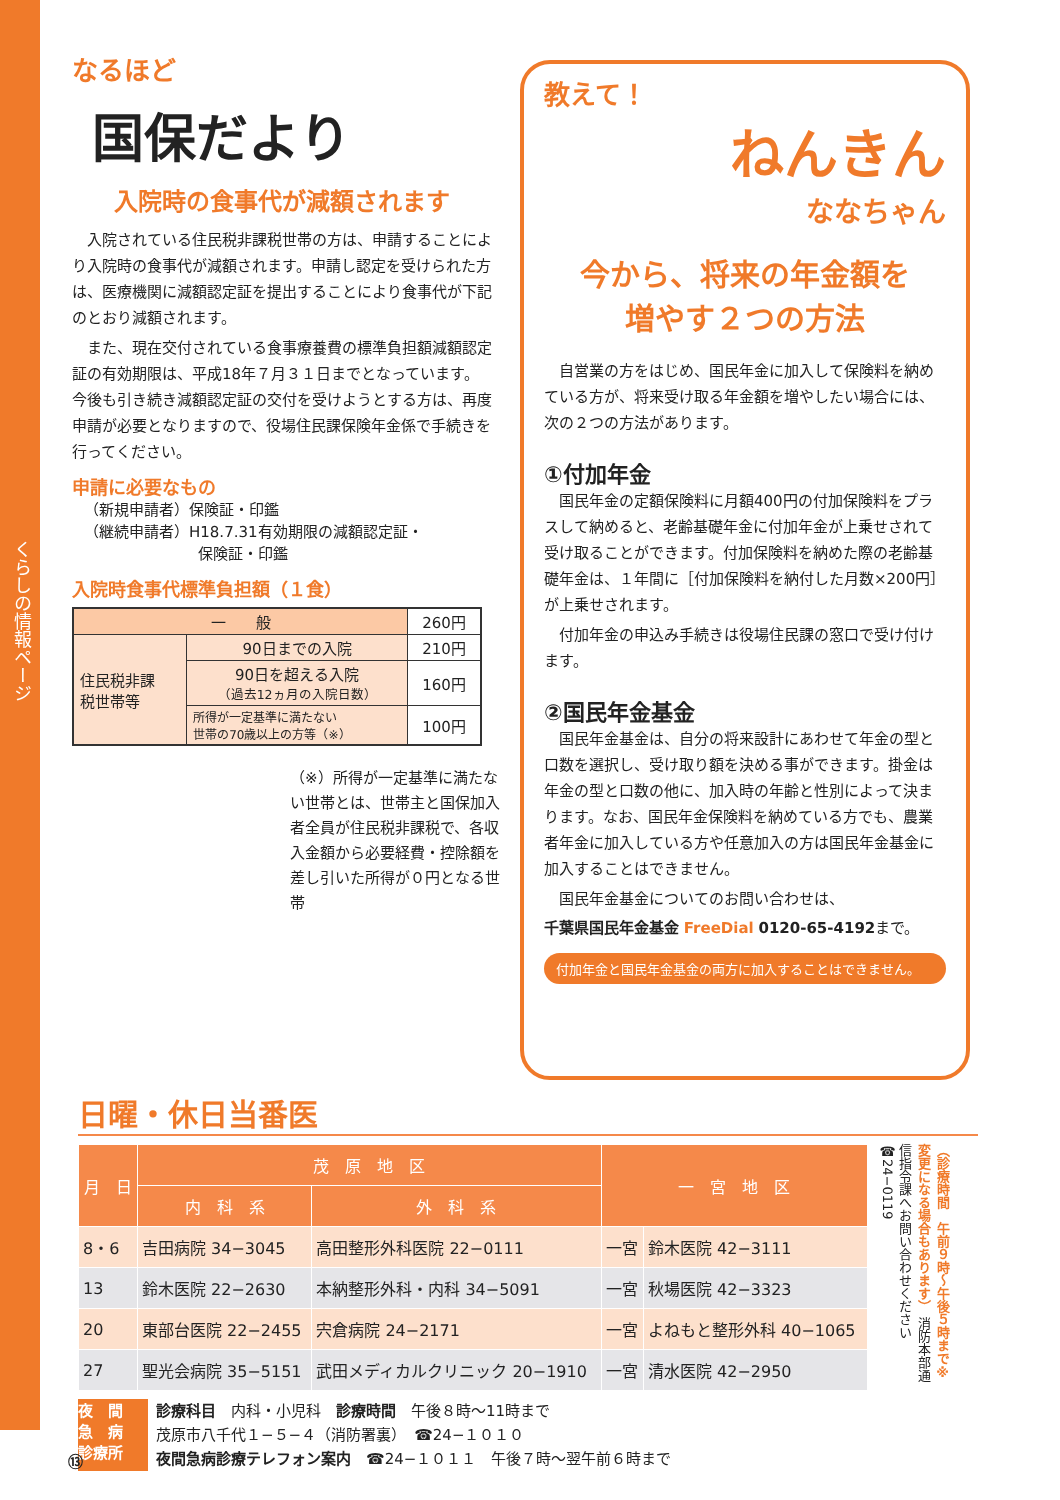くらしの情報ページ
なるほど
国保だより
入院時の食事代が減額されます
入院されている住民税非課税世帯の方は、申請することにより入院時の食事代が減額されます。申請し認定を受けられた方は、医療機関に減額認定証を提出することにより食事代が下記のとおり減額されます。
また、現在交付されている食事療養費の標準負担額減額認定証の有効期限は、平成18年７月３１日までとなっています。今後も引き続き減額認定証の交付を受けようとする方は、再度申請が必要となりますので、役場住民課保険年金係で手続きを行ってください。
申請に必要なもの
（新規申請者）保険証・印鑑
（継続申請者）H18.7.31有効期限の減額認定証・
保険証・印鑑
入院時食事代標準負担額（１食）
| 一 般 | | 260円 |
| 住民税非課 税世帯等 | 90日までの入院 | 210円 |
| | 90日を超える入院 （過去12ヵ月の入院日数） | 160円 |
| | 所得が一定基準に満たない 世帯の70歳以上の方等（※） | 100円 |
（※）所得が一定基準に満たない世帯とは、世帯主と国保加入者全員が住民税非課税で、各収入金額から必要経費・控除額を差し引いた所得が０円となる世帯
教えて！
ねんきん
ななちゃん
今から、将来の年金額を
増やす２つの方法
自営業の方をはじめ、国民年金に加入して保険料を納めている方が、将来受け取る年金額を増やしたい場合には、次の２つの方法があります。
①付加年金
国民年金の定額保険料に月額400円の付加保険料をプラスして納めると、老齢基礎年金に付加年金が上乗せされて受け取ることができます。付加保険料を納めた際の老齢基礎年金は、１年間に［付加保険料を納付した月数×200円］が上乗せされます。
付加年金の申込み手続きは役場住民課の窓口で受け付けます。
②国民年金基金
国民年金基金は、自分の将来設計にあわせて年金の型と口数を選択し、受け取り額を決める事ができます。掛金は年金の型と口数の他に、加入時の年齢と性別によって決まります。なお、国民年金保険料を納めている方でも、農業者年金に加入している方や任意加入の方は国民年金基金に加入することはできません。
国民年金基金についてのお問い合わせは、
千葉県国民年金基金 FreeDial 0120-65-4192まで。
付加年金と国民年金基金の両方に加入することはできません。
日曜・休日当番医
| 月 日 | 茂 原 地 区 | | 一 宮 地 区 | |
| --- | --- | --- | --- | --- |
| | 内 科 系 | 外 科 系 | | |
| 8・6 | 吉田病院 34−3045 | 高田整形外科医院 22−0111 | 一宮 | 鈴木医院 42−3111 |
| 13 | 鈴木医院 22−2630 | 本納整形外科・内科 34−5091 | 一宮 | 秋場医院 42−3323 |
| 20 | 東部台医院 22−2455 | 宍倉病院 24−2171 | 一宮 | よねもと整形外科 40−1065 |
| 27 | 聖光会病院 35−5151 | 武田メディカルクリニック 20−1910 | 一宮 | 清水医院 42−2950 |
（診療時間　午前９時〜午後５時まで※変更になる場合もあります） 消防本部通信指令課へお問い合わせください ☎24−0119
夜　間
急　病
診療所
診療科目　内科・小児科　診療時間　午後８時〜11時まで
茂原市八千代１−５−４（消防署裏）　☎24−１０１０
夜間急病診療テレフォン案内　☎24−１０１１　午後７時〜翌午前６時まで
⑬